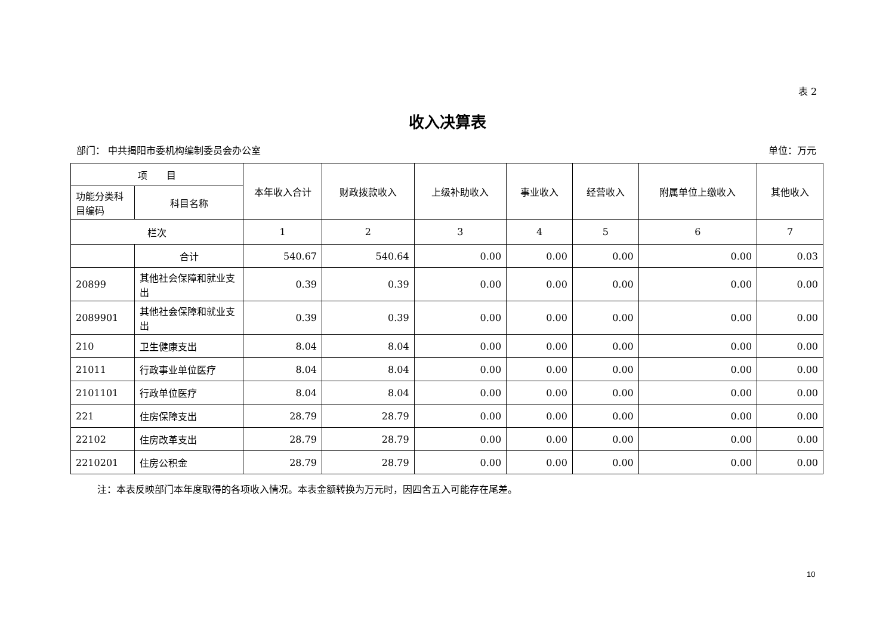表 2
收入决算表
部门： 中共揭阳市委机构编制委员会办公室 单位：万元
| 项 目 | | 本年收入合计 | 财政拨款收入 | 上级补助收入 | 事业收入 | 经营收入 | 附属单位上缴收入 | 其他收入 |
| --- | --- | --- | --- | --- | --- | --- | --- | --- |
| 功能分类科目编码 | 科目名称 | | | | | | | |
| 栏次 | | 1 | 2 | 3 | 4 | 5 | 6 | 7 |
| | 合计 | 540.67 | 540.64 | 0.00 | 0.00 | 0.00 | 0.00 | 0.03 |
| 20899 | 其他社会保障和就业支出 | 0.39 | 0.39 | 0.00 | 0.00 | 0.00 | 0.00 | 0.00 |
| 2089901 | 其他社会保障和就业支出 | 0.39 | 0.39 | 0.00 | 0.00 | 0.00 | 0.00 | 0.00 |
| 210 | 卫生健康支出 | 8.04 | 8.04 | 0.00 | 0.00 | 0.00 | 0.00 | 0.00 |
| 21011 | 行政事业单位医疗 | 8.04 | 8.04 | 0.00 | 0.00 | 0.00 | 0.00 | 0.00 |
| 2101101 | 行政单位医疗 | 8.04 | 8.04 | 0.00 | 0.00 | 0.00 | 0.00 | 0.00 |
| 221 | 住房保障支出 | 28.79 | 28.79 | 0.00 | 0.00 | 0.00 | 0.00 | 0.00 |
| 22102 | 住房改革支出 | 28.79 | 28.79 | 0.00 | 0.00 | 0.00 | 0.00 | 0.00 |
| 2210201 | 住房公积金 | 28.79 | 28.79 | 0.00 | 0.00 | 0.00 | 0.00 | 0.00 |
注：本表反映部门本年度取得的各项收入情况。本表金额转换为万元时，因四舍五入可能存在尾差。
10